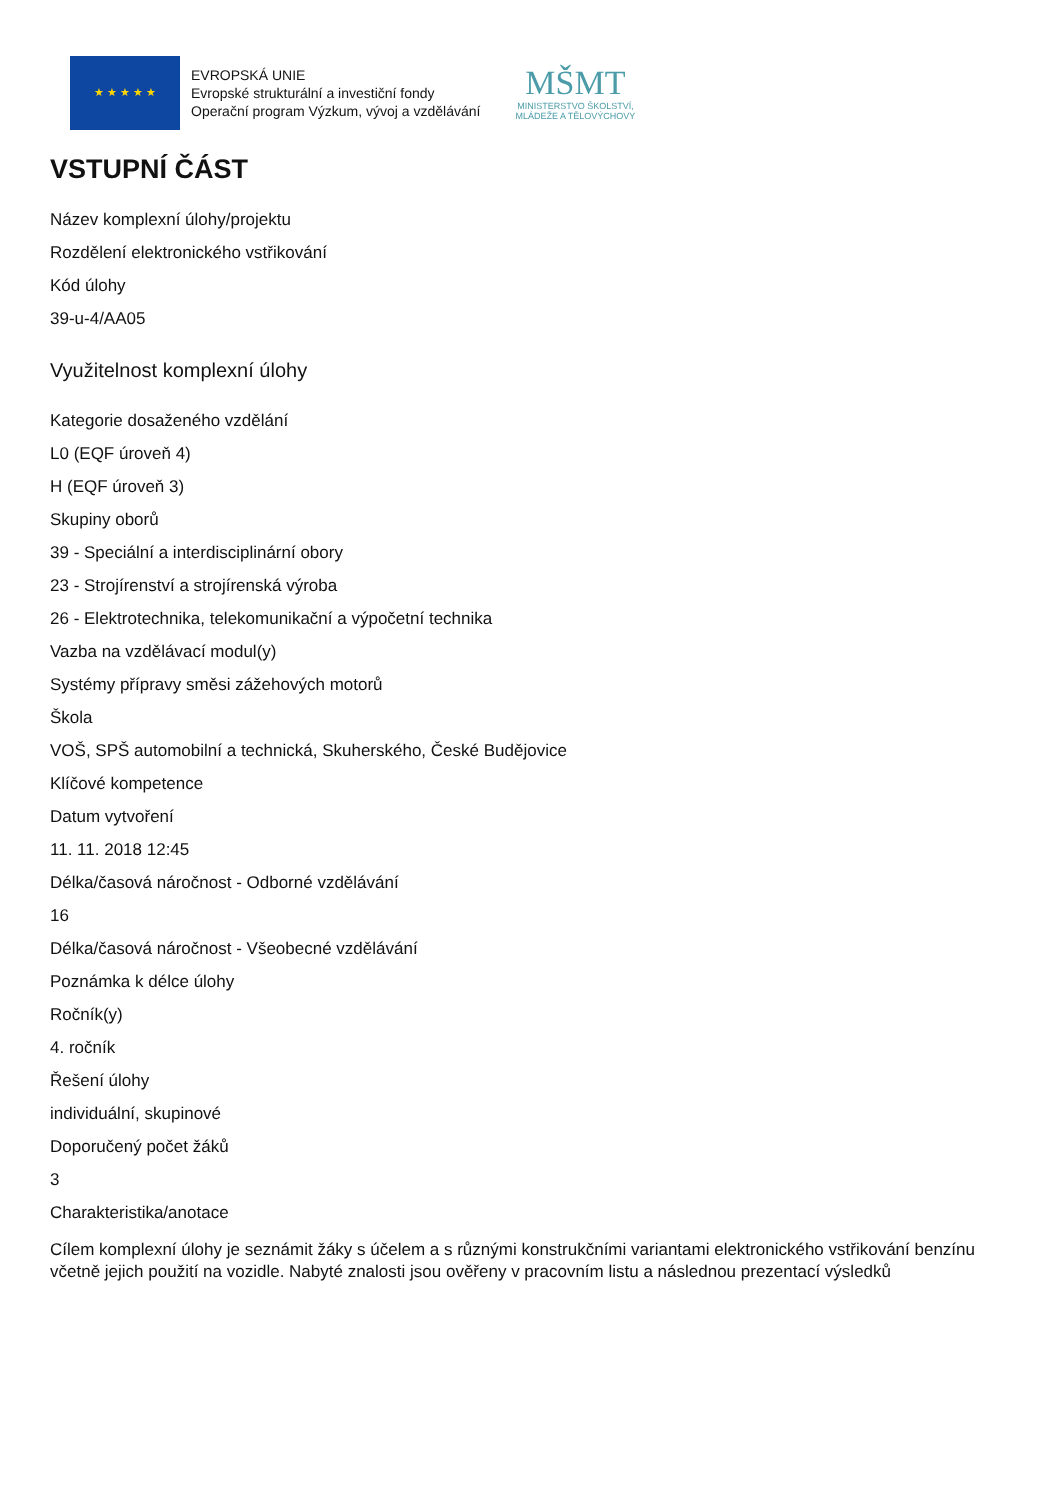★ ★ ★ ★ ★
EVROPSKÁ UNIE
Evropské strukturální a investiční fondy
Operační program Výzkum, vývoj a vzdělávání
MŠMT
MINISTERSTVO ŠKOLSTVÍ,
MLÁDEŽE A TĚLOVÝCHOVY
VSTUPNÍ ČÁST
Název komplexní úlohy/projektu
Rozdělení elektronického vstřikování
Kód úlohy
39-u-4/AA05
Využitelnost komplexní úlohy
Kategorie dosaženého vzdělání
L0 (EQF úroveň 4)
H (EQF úroveň 3)
Skupiny oborů
39 - Speciální a interdisciplinární obory
23 - Strojírenství a strojírenská výroba
26 - Elektrotechnika, telekomunikační a výpočetní technika
Vazba na vzdělávací modul(y)
Systémy přípravy směsi zážehových motorů
Škola
VOŠ, SPŠ automobilní a technická, Skuherského, České Budějovice
Klíčové kompetence
Datum vytvoření
11. 11. 2018 12:45
Délka/časová náročnost - Odborné vzdělávání
16
Délka/časová náročnost - Všeobecné vzdělávání
Poznámka k délce úlohy
Ročník(y)
4. ročník
Řešení úlohy
individuální, skupinové
Doporučený počet žáků
3
Charakteristika/anotace
Cílem komplexní úlohy je seznámit žáky s účelem a s různými konstrukčními variantami elektronického vstřikování benzínu včetně jejich použití na vozidle. Nabyté znalosti jsou ověřeny v pracovním listu a následnou prezentací výsledků